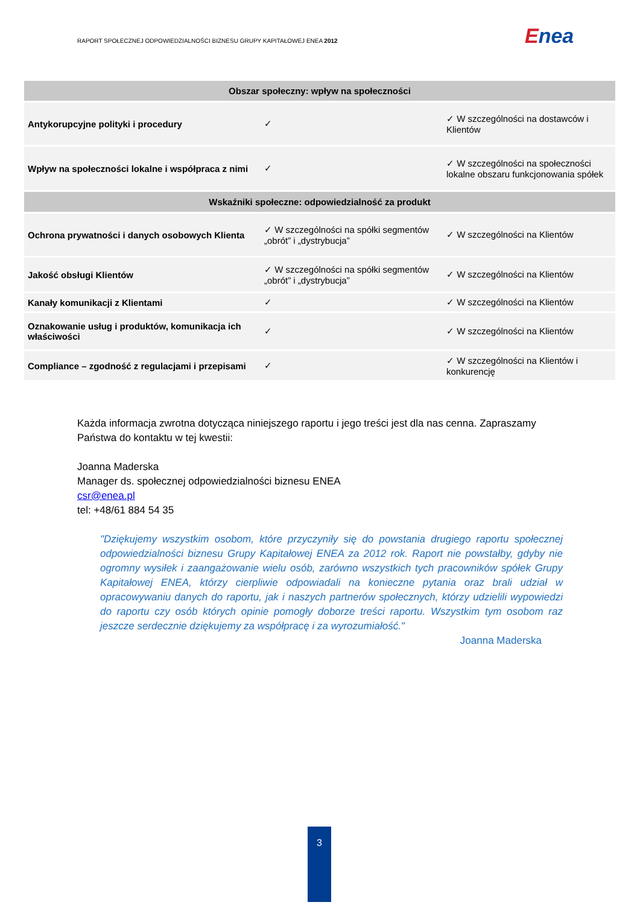RAPORT SPOŁECZNEJ ODPOWIEDZIALNOŚCI BIZNESU GRUPY KAPITAŁOWEJ ENEA 2012
Enea
| Obszar społeczny: wpływ na społeczności | | |
| --- | --- | --- |
| Antykorupcyjne polityki i procedury | ✓ | ✓ W szczególności na dostawców i Klientów |
| Wpływ na społeczności lokalne i współpraca z nimi | ✓ | ✓ W szczególności na społeczności lokalne obszaru funkcjonowania spółek |
| Wskaźniki społeczne: odpowiedzialność za produkt | | |
| Ochrona prywatności i danych osobowych Klienta | ✓ W szczególności na spółki segmentów „obrót” i „dystrybucja” | ✓ W szczególności na Klientów |
| Jakość obsługi Klientów | ✓ W szczególności na spółki segmentów „obrót” i „dystrybucja” | ✓ W szczególności na Klientów |
| Kanały komunikacji z Klientami | ✓ | ✓ W szczególności na Klientów |
| Oznakowanie usług i produktów, komunikacja ich właściwości | ✓ | ✓ W szczególności na Klientów |
| Compliance – zgodność z regulacjami i przepisami | ✓ | ✓ W szczególności na Klientów i konkurencję |
Każda informacja zwrotna dotycząca niniejszego raportu i jego treści jest dla nas cenna. Zapraszamy Państwa do kontaktu w tej kwestii:
Joanna Maderska
Manager ds. społecznej odpowiedzialności biznesu ENEA
csr@enea.pl
tel: +48/61 884 54 35
"Dziękujemy wszystkim osobom, które przyczyniły się do powstania drugiego raportu społecznej odpowiedzialności biznesu Grupy Kapitałowej ENEA za 2012 rok. Raport nie powstałby, gdyby nie ogromny wysiłek i zaangażowanie wielu osób, zarówno wszystkich tych pracowników spółek Grupy Kapitałowej ENEA, którzy cierpliwie odpowiadali na konieczne pytania oraz brali udział w opracowywaniu danych do raportu, jak i naszych partnerów społecznych, którzy udzielili wypowiedzi do raportu czy osób których opinie pomogły doborze treści raportu. Wszystkim tym osobom raz jeszcze serdecznie dziękujemy za współpracę i za wyrozumiałość."
Joanna Maderska
3